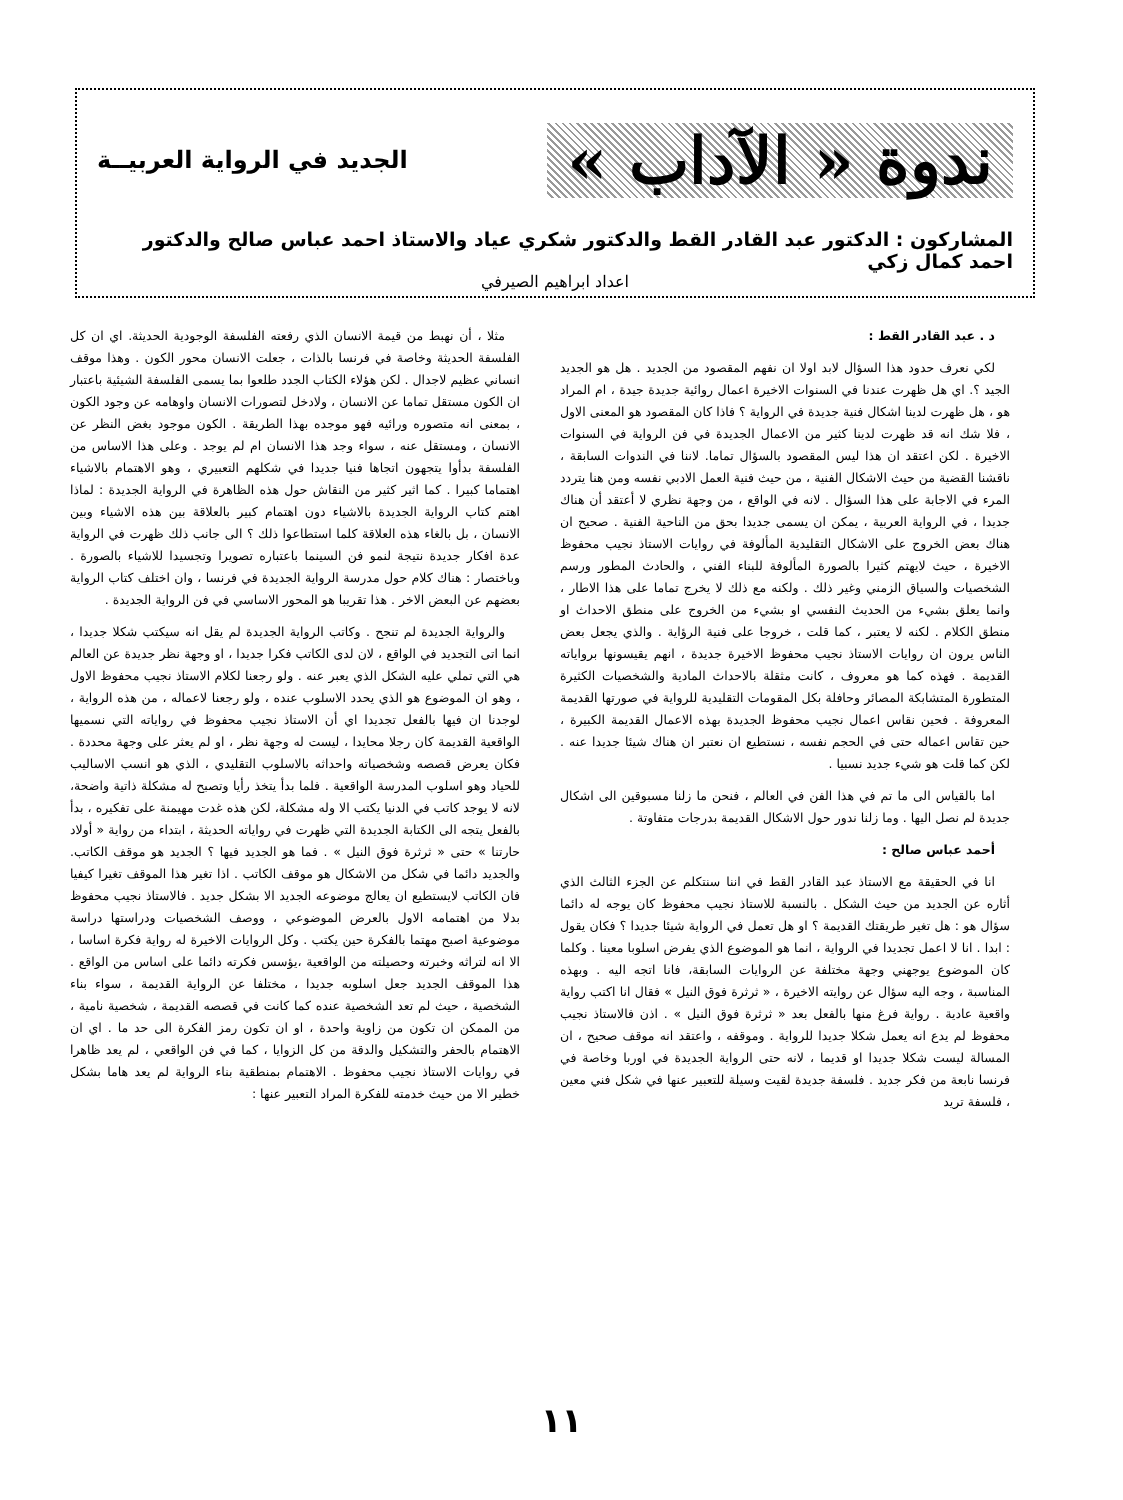ندوة « الآداب »
الجديد في الرواية العربيــة
المشاركون : الدكتور عبد القادر القط والدكتور شكري عياد والاستاذ احمد عباس صالح والدكتور احمد كمال زكي
اعداد ابراهيم الصيرفي
د . عبد القادر القط :
لكي نعرف حدود هذا السؤال لابد اولا ان نفهم المقصود من الجديد . هل هو الجديد الجيد ؟. اي هل ظهرت عندنا في السنوات الاخيرة اعمال روائية جديدة جيدة ، ام المراد هو ، هل ظهرت لدينا اشكال فنية جديدة في الرواية ؟ فاذا كان المقصود هو المعنى الاول ، فلا شك انه قد ظهرت لدينا كثير من الاعمال الجديدة في فن الرواية في السنوات الاخيرة . لكن اعتقد ان هذا ليس المقصود بالسؤال تماما. لاننا في الندوات السابقة ، ناقشنا القضية من حيث الاشكال الفنية ، من حيث فنية العمل الادبي نفسه ومن هنا يتردد المرء في الاجابة على هذا السؤال . لانه في الواقع ، من وجهة نظري لا أعتقد أن هناك جديدا ، في الرواية العربية ، يمكن ان يسمى جديدا بحق من الناحية الفنية . صحيح ان هناك بعض الخروج على الاشكال التقليدية المألوفة في روايات الاستاذ نجيب محفوظ الاخيرة ، حيث لايهتم كثيرا بالصورة المألوفة للبناء الفني ، والحادث المطور ورسم الشخصيات والسياق الزمني وغير ذلك . ولكنه مع ذلك لا يخرج تماما على هذا الاطار ، وانما يعلق بشيء من الحديث النفسي او بشيء من الخروج على منطق الاحداث او منطق الكلام . لكنه لا يعتبر ، كما قلت ، خروجا على فنية الرؤاية . والذي يجعل بعض الناس يرون ان روايات الاستاذ نجيب محفوظ الاخيرة جديدة ، انهم يقيسونها برواياته القديمة . فهذه كما هو معروف ، كانت مثقلة بالاحداث المادية والشخصيات الكثيرة المتطورة المتشابكة المصائر وحافلة بكل المقومات التقليدية للرواية في صورتها القديمة المعروفة . فحين نقاس اعمال نجيب محفوظ الجديدة بهذه الاعمال القديمة الكبيرة ، حين تقاس اعماله حتى في الحجم نفسه ، نستطيع ان نعتبر ان هناك شيئا جديدا عنه . لكن كما قلت هو شيء جديد نسبيا .
اما بالقياس الى ما تم في هذا الفن في العالم ، فنحن ما زلنا مسبوقين الى اشكال جديدة لم نصل اليها . وما زلنا ندور حول الاشكال القديمة بدرجات متفاوتة .
أحمد عباس صالح :
انا في الحقيقة مع الاستاذ عبد القادر القط في اننا سنتكلم عن الجزء الثالث الذي أثاره عن الجديد من حيث الشكل . بالنسبة للاستاذ نجيب محفوظ كان يوجه له دائما سؤال هو : هل تغير طريقتك القديمة ؟ او هل تعمل في الرواية شيئا جديدا ؟ فكان يقول : ابدا . انا لا اعمل تجديدا في الرواية ، انما هو الموضوع الذي يفرض اسلوبا معينا . وكلما كان الموضوع يوجهني وجهة مختلفة عن الروايات السابقة، فانا اتجه اليه . وبهذه المناسبة ، وجه اليه سؤال عن روايته الاخيرة ، « ثرثرة فوق النيل » فقال انا اكتب رواية واقعية عادية . رواية فرغ منها بالفعل بعد « ثرثرة فوق النيل » . اذن فالاستاذ نجيب محفوظ لم يدع انه يعمل شكلا جديدا للرواية . وموقفه ، واعتقد انه موقف صحيح ، ان المسالة ليست شكلا جديدا او قديما ، لانه حتى الرواية الجديدة في اوربا وخاصة في فرنسا نابعة من فكر جديد . فلسفة جديدة لقيت وسيلة للتعبير عنها في شكل فني معين ، فلسفة تريد
مثلا ، أن نهبط من قيمة الانسان الذي رفعته الفلسفة الوجودية الحديثة. اي ان كل الفلسفة الحديثة وخاصة في فرنسا بالذات ، جعلت الانسان محور الكون . وهذا موقف انساني عظيم لاجدال . لكن هؤلاء الكتاب الجدد طلعوا بما يسمى الفلسفة الشيئية باعتبار ان الكون مستقل تماما عن الانسان ، ولادخل لتصورات الانسان واوهامه عن وجود الكون ، بمعنى انه متصوره ورائيه فهو موجده بهذا الطريقة . الكون موجود بغض النظر عن الانسان ، ومستقل عنه ، سواء وجد هذا الانسان ام لم يوجد . وعلى هذا الاساس من الفلسفة بدأوا يتجهون اتجاها فنيا جديدا في شكلهم التعبيري ، وهو الاهتمام بالاشياء اهتماما كبيرا . كما اثير كثير من النقاش حول هذه الظاهرة في الرواية الجديدة : لماذا اهتم كتاب الرواية الجديدة بالاشياء دون اهتمام كبير بالعلاقة بين هذه الاشياء وبين الانسان ، بل بالغاء هذه العلاقة كلما استطاعوا ذلك ؟ الى جانب ذلك ظهرت في الرواية عدة افكار جديدة نتيجة لنمو فن السينما باعتباره تصويرا وتجسيدا للاشياء بالصورة . وباختصار : هناك كلام حول مدرسة الرواية الجديدة في فرنسا ، وان اختلف كتاب الرواية بعضهم عن البعض الاخر . هذا تقريبا هو المحور الاساسي في فن الرواية الجديدة .
والرواية الجديدة لم تنجح . وكاتب الرواية الجديدة لم يقل انه سيكتب شكلا جديدا ، انما اتى التجديد في الواقع ، لان لدى الكاتب فكرا جديدا ، او وجهة نظر جديدة عن العالم هي التي تملي عليه الشكل الذي يعبر عنه . ولو رجعنا لكلام الاستاذ نجيب محفوظ الاول ، وهو ان الموضوع هو الذي يحدد الاسلوب عنده ، ولو رجعنا لاعماله ، من هذه الرواية ، لوجدنا ان فيها بالفعل تجديدا اي أن الاستاذ نجيب محفوظ في رواياته التي نسميها الواقعية القديمة كان رجلا محايدا ، ليست له وجهة نظر ، او لم يعثر على وجهة محددة . فكان يعرض قصصه وشخصياته واحداثه بالاسلوب التقليدي ، الذي هو انسب الاساليب للحياد وهو اسلوب المدرسة الواقعية . فلما بدأ يتخذ رأيا وتصبح له مشكلة ذاتية واضحة، لانه لا يوجد كاتب في الدنيا يكتب الا وله مشكلة، لكن هذه غدت مهيمنة على تفكيره ، بدأ بالفعل يتجه الى الكتابة الجديدة التي ظهرت في رواياته الحديثة ، ابتداء من رواية « أولاد حارتنا » حتى « ثرثرة فوق النيل » . فما هو الجديد فيها ؟ الجديد هو موقف الكاتب. والجديد دائما في شكل من الاشكال هو موقف الكاتب . اذا تغير هذا الموقف تغيرا كيفيا فان الكاتب لايستطيع ان يعالج موضوعه الجديد الا بشكل جديد . فالاستاذ نجيب محفوظ بدلا من اهتمامه الاول بالعرض الموضوعي ، ووصف الشخصيات ودراستها دراسة موضوعية اصبح مهتما بالفكرة حين يكتب . وكل الروايات الاخيرة له رواية فكرة اساسا ، الا انه لتراثه وخبرته وحصيلته من الواقعية ،يؤسس فكرته دائما على اساس من الواقع . هذا الموقف الجديد جعل اسلوبه جديدا ، مختلفا عن الرواية القديمة ، سواء بناء الشخصية ، حيث لم تعد الشخصية عنده كما كانت في قصصه القديمة ، شخصية نامية ، من الممكن ان تكون من زاوية واحدة ، او ان تكون رمز الفكرة الى حد ما . اي ان الاهتمام بالحفر والتشكيل والدقة من كل الزوايا ، كما في فن الواقعي ، لم يعد ظاهرا في روايات الاستاذ نجيب محفوظ . الاهتمام بمنطقية بناء الرواية لم يعد هاما بشكل خطير الا من حيث خدمته للفكرة المراد التعبير عنها :
١١